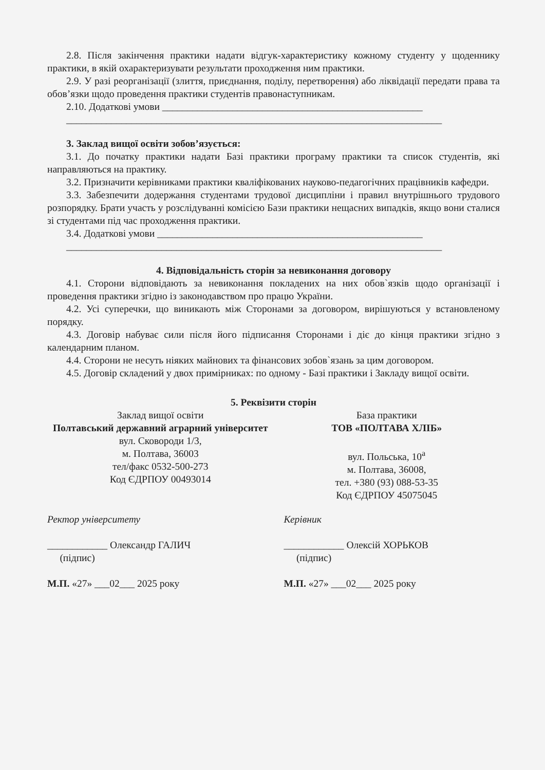2.8. Після закінчення практики надати відгук-характеристику кожному студенту у щоденнику практики, в якій охарактеризувати результати проходження ним практики.
2.9. У разі реорганізації (злиття, приєднання, поділу, перетворення) або ліквідації передати права та обов’язки щодо проведення практики студентів правонаступникам.
2.10. Додаткові умови ____________________________________________________
___________________________________________________________________________
3. Заклад вищої освіти зобов’язується:
3.1. До початку практики надати Базі практики програму практики та список студентів, які направляються на практику.
3.2. Призначити керівниками практики кваліфікованих науково-педагогічних працівників кафедри.
3.3. Забезпечити додержання студентами трудової дисципліни і правил внутрішнього трудового розпорядку. Брати участь у розслідуванні комісією Бази практики нещасних випадків, якщо вони сталися зі студентами під час проходження практики.
3.4. Додаткові умови _____________________________________________________
___________________________________________________________________________
4. Відповідальність сторін за невиконання договору
4.1. Сторони відповідають за невиконання покладених на них обов`язків щодо організації і проведення практики згідно із законодавством про працю України.
4.2. Усі суперечки, що виникають між Сторонами за договором, вирішуються у встановленому порядку.
4.3. Договір набуває сили після його підписання Сторонами і діє до кінця практики згідно з календарним планом.
4.4. Сторони не несуть ніяких майнових та фінансових зобов`язань за цим договором.
4.5. Договір складений у двох примірниках: по одному - Базі практики і Закладу вищої освіти.
5. Реквізити сторін
Заклад вищої освіти
Полтавський державний аграрний університет
вул. Сковороди 1/3,
м. Полтава, 36003
тел/факс 0532-500-273
Код ЄДРПОУ 00493014
База практики
ТОВ «ПОЛТАВА ХЛІБ»
вул. Польська, 10<sup>а</sup>
м. Полтава, 36008,
тел. +380 (93) 088-53-35
Код ЄДРПОУ 45075045
Ректор університету
____________ Олександр ГАЛИЧ
(підпис)
М.П. «27» ___02___ 2025 року
Керівник
____________ Олексій ХОРЬКОВ
(підпис)
М.П. «27» ___02___ 2025 року